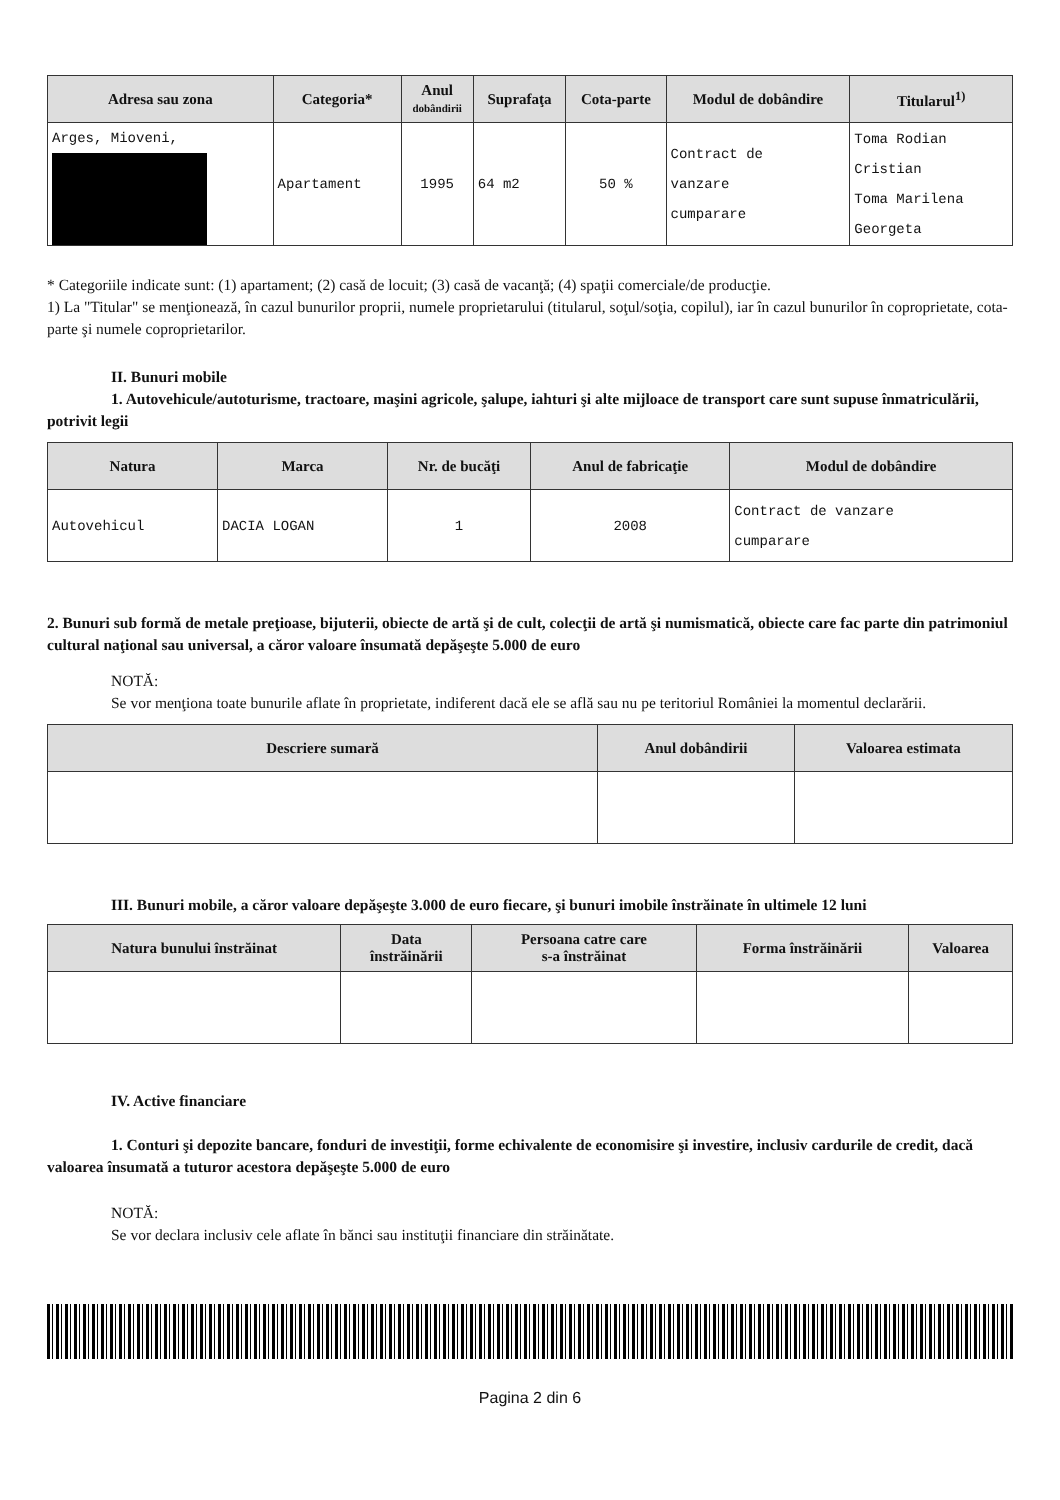| Adresa sau zona | Categoria* | Anul dobândirii | Suprafaţa | Cota-parte | Modul de dobândire | Titularul<sup>1)</sup> |
| --- | --- | --- | --- | --- | --- | --- |
| Arges, Mioveni, | Apartament | 1995 | 64 m2 | 50 % | Contract de vanzare cumparare | Toma Rodian Cristian Toma Marilena Georgeta |
* Categoriile indicate sunt: (1) apartament; (2) casă de locuit; (3) casă de vacanţă; (4) spaţii comerciale/de producţie.
1) La "Titular" se menţionează, în cazul bunurilor proprii, numele proprietarului (titularul, soţul/soţia, copilul), iar în cazul bunurilor în coproprietate, cota-parte şi numele coproprietarilor.
II. Bunuri mobile
1. Autovehicule/autoturisme, tractoare, maşini agricole, şalupe, iahturi şi alte mijloace de transport care sunt supuse înmatriculării, potrivit legii
| Natura | Marca | Nr. de bucăţi | Anul de fabricaţie | Modul de dobândire |
| --- | --- | --- | --- | --- |
| Autovehicul | DACIA LOGAN | 1 | 2008 | Contract de vanzare cumparare |
2. Bunuri sub formă de metale preţioase, bijuterii, obiecte de artă şi de cult, colecţii de artă şi numismatică, obiecte care fac parte din patrimoniul cultural naţional sau universal, a căror valoare însumată depăşeşte 5.000 de euro
NOTĂ:
Se vor menţiona toate bunurile aflate în proprietate, indiferent dacă ele se află sau nu pe teritoriul României la momentul declarării.
| Descriere sumară | Anul dobândirii | Valoarea estimata |
| --- | --- | --- |
III. Bunuri mobile, a căror valoare depăşeşte 3.000 de euro fiecare, şi bunuri imobile înstrăinate în ultimele 12 luni
| Natura bunului înstrăinat | Data înstrăinării | Persoana catre care s-a înstrăinat | Forma înstrăinării | Valoarea |
| --- | --- | --- | --- | --- |
IV. Active financiare
1. Conturi şi depozite bancare, fonduri de investiţii, forme echivalente de economisire şi investire, inclusiv cardurile de credit, dacă valoarea însumată a tuturor acestora depăşeşte 5.000 de euro
NOTĂ:
Se vor declara inclusiv cele aflate în bănci sau instituţii financiare din străinătate.
Pagina 2 din 6